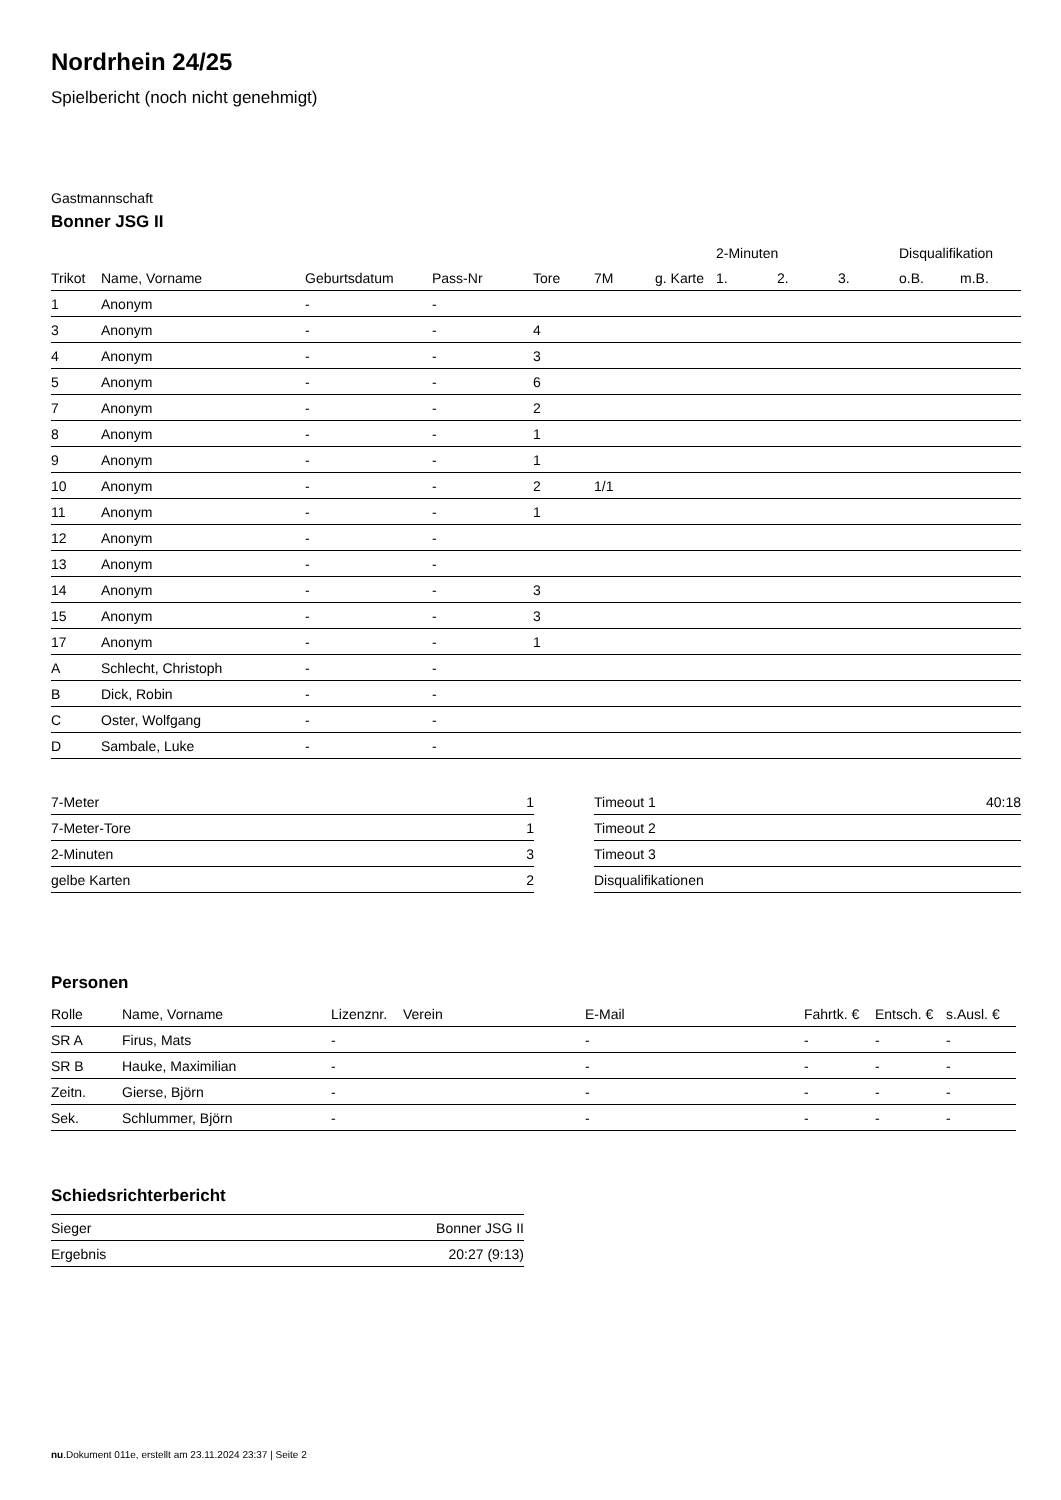Nordrhein 24/25
Spielbericht (noch nicht genehmigt)
Gastmannschaft
Bonner JSG II
| | | | | | | | 2-Minuten | | | Disqualifikation | |
| --- | --- | --- | --- | --- | --- | --- | --- | --- | --- | --- | --- |
| Trikot | Name, Vorname | Geburtsdatum | Pass-Nr | Tore | 7M | g. Karte | 1. | 2. | 3. | o.B. | m.B. |
| 1 | Anonym | - | - | | | | | | | | |
| 3 | Anonym | - | - | 4 | | | | | | | |
| 4 | Anonym | - | - | 3 | | | | | | | |
| 5 | Anonym | - | - | 6 | | | | | | | |
| 7 | Anonym | - | - | 2 | | | | | | | |
| 8 | Anonym | - | - | 1 | | | | | | | |
| 9 | Anonym | - | - | 1 | | | | | | | |
| 10 | Anonym | - | - | 2 | 1/1 | | | | | | |
| 11 | Anonym | - | - | 1 | | | | | | | |
| 12 | Anonym | - | - | | | | | | | | |
| 13 | Anonym | - | - | | | | | | | | |
| 14 | Anonym | - | - | 3 | | | | | | | |
| 15 | Anonym | - | - | 3 | | | | | | | |
| 17 | Anonym | - | - | 1 | | | | | | | |
| A | Schlecht, Christoph | - | - | | | | | | | | |
| B | Dick, Robin | - | - | | | | | | | | |
| C | Oster, Wolfgang | - | - | | | | | | | | |
| D | Sambale, Luke | - | - | | | | | | | | |
| 7-Meter | 1 |
| 7-Meter-Tore | 1 |
| 2-Minuten | 3 |
| gelbe Karten | 2 |
| Timeout 1 | 40:18 |
| Timeout 2 | |
| Timeout 3 | |
| Disqualifikationen | |
Personen
| Rolle | Name, Vorname | Lizenznr. | Verein | E-Mail | Fahrtk. € | Entsch. € | s.Ausl. € |
| --- | --- | --- | --- | --- | --- | --- | --- |
| SR A | Firus, Mats | - | | - | - | - | - |
| SR B | Hauke, Maximilian | - | | - | - | - | - |
| Zeitn. | Gierse, Björn | - | | - | - | - | - |
| Sek. | Schlummer, Björn | - | | - | - | - | - |
Schiedsrichterbericht
| Sieger | Bonner JSG II |
| Ergebnis | 20:27 (9:13) |
nu.Dokument 011e, erstellt am 23.11.2024 23:37 | Seite 2